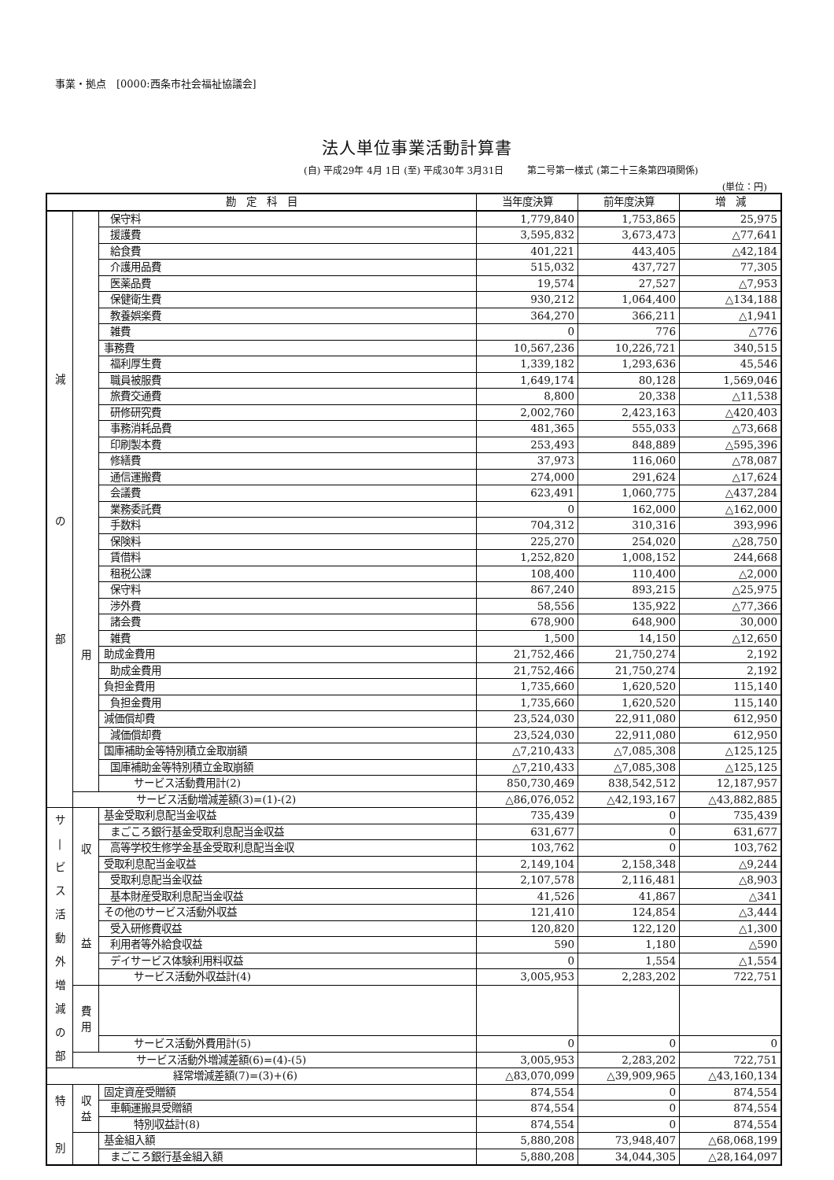事業・拠点　[0000:西条市社会福祉協議会]
法人単位事業活動計算書
(自) 平成29年 4月 1日 (至) 平成30年 3月31日 第二号第一様式 (第二十三条第四項関係)
(単位：円)
| 勘 定 科 目 | | | 当年度決算 | 前年度決算 | 増 減 |
| --- | --- | --- | --- | --- | --- |
| 減 の 部 | 用 | 保守料 | 1,779,840 | 1,753,865 | 25,975 |
| | | 援護費 | 3,595,832 | 3,673,473 | △77,641 |
| | | 給食費 | 401,221 | 443,405 | △42,184 |
| | | 介護用品費 | 515,032 | 437,727 | 77,305 |
| | | 医薬品費 | 19,574 | 27,527 | △7,953 |
| | | 保健衛生費 | 930,212 | 1,064,400 | △134,188 |
| | | 教養娯楽費 | 364,270 | 366,211 | △1,941 |
| | | 雑費 | 0 | 776 | △776 |
| | | 事務費 | 10,567,236 | 10,226,721 | 340,515 |
| | | 福利厚生費 | 1,339,182 | 1,293,636 | 45,546 |
| | | 職員被服費 | 1,649,174 | 80,128 | 1,569,046 |
| | | 旅費交通費 | 8,800 | 20,338 | △11,538 |
| | | 研修研究費 | 2,002,760 | 2,423,163 | △420,403 |
| | | 事務消耗品費 | 481,365 | 555,033 | △73,668 |
| | | 印刷製本費 | 253,493 | 848,889 | △595,396 |
| | | 修繕費 | 37,973 | 116,060 | △78,087 |
| | | 通信運搬費 | 274,000 | 291,624 | △17,624 |
| | | 会議費 | 623,491 | 1,060,775 | △437,284 |
| | | 業務委託費 | 0 | 162,000 | △162,000 |
| | | 手数料 | 704,312 | 310,316 | 393,996 |
| | | 保険料 | 225,270 | 254,020 | △28,750 |
| | | 賃借料 | 1,252,820 | 1,008,152 | 244,668 |
| | | 租税公課 | 108,400 | 110,400 | △2,000 |
| | | 保守料 | 867,240 | 893,215 | △25,975 |
| | | 渉外費 | 58,556 | 135,922 | △77,366 |
| | | 諸会費 | 678,900 | 648,900 | 30,000 |
| | | 雑費 | 1,500 | 14,150 | △12,650 |
| | | 助成金費用 | 21,752,466 | 21,750,274 | 2,192 |
| | | 助成金費用 | 21,752,466 | 21,750,274 | 2,192 |
| | | 負担金費用 | 1,735,660 | 1,620,520 | 115,140 |
| | | 負担金費用 | 1,735,660 | 1,620,520 | 115,140 |
| | | 減価償却費 | 23,524,030 | 22,911,080 | 612,950 |
| | | 減価償却費 | 23,524,030 | 22,911,080 | 612,950 |
| | | 国庫補助金等特別積立金取崩額 | △7,210,433 | △7,085,308 | △125,125 |
| | | 国庫補助金等特別積立金取崩額 | △7,210,433 | △7,085,308 | △125,125 |
| | | サービス活動費用計(2) | 850,730,469 | 838,542,512 | 12,187,957 |
| | サービス活動増減差額(3)=(1)-(2) | | △86,076,052 | △42,193,167 | △43,882,885 |
| サ / ビ ス 活 動 外 増 減 の 部 | 収 益 | 基金受取利息配当金収益 | 735,439 | 0 | 735,439 |
| | | まごころ銀行基金受取利息配当金収益 | 631,677 | 0 | 631,677 |
| | | 高等学校生修学金基金受取利息配当金収 | 103,762 | 0 | 103,762 |
| | | 受取利息配当金収益 | 2,149,104 | 2,158,348 | △9,244 |
| | | 受取利息配当金収益 | 2,107,578 | 2,116,481 | △8,903 |
| | | 基本財産受取利息配当金収益 | 41,526 | 41,867 | △341 |
| | | その他のサービス活動外収益 | 121,410 | 124,854 | △3,444 |
| | | 受入研修費収益 | 120,820 | 122,120 | △1,300 |
| | | 利用者等外給食収益 | 590 | 1,180 | △590 |
| | | デイサービス体験利用料収益 | 0 | 1,554 | △1,554 |
| | | サービス活動外収益計(4) | 3,005,953 | 2,283,202 | 722,751 |
| | 費 用 | | | | |
| | | サービス活動外費用計(5) | 0 | 0 | 0 |
| | サービス活動外増減差額(6)=(4)-(5) | | 3,005,953 | 2,283,202 | 722,751 |
| 経常増減差額(7)=(3)+(6) | | | △83,070,099 | △39,909,965 | △43,160,134 |
| 特 別 | 収 益 | 固定資産受贈額 | 874,554 | 0 | 874,554 |
| | | 車輌運搬具受贈額 | 874,554 | 0 | 874,554 |
| | | 特別収益計(8) | 874,554 | 0 | 874,554 |
| | | 基金組入額 | 5,880,208 | 73,948,407 | △68,068,199 |
| | | まごころ銀行基金組入額 | 5,880,208 | 34,044,305 | △28,164,097 |